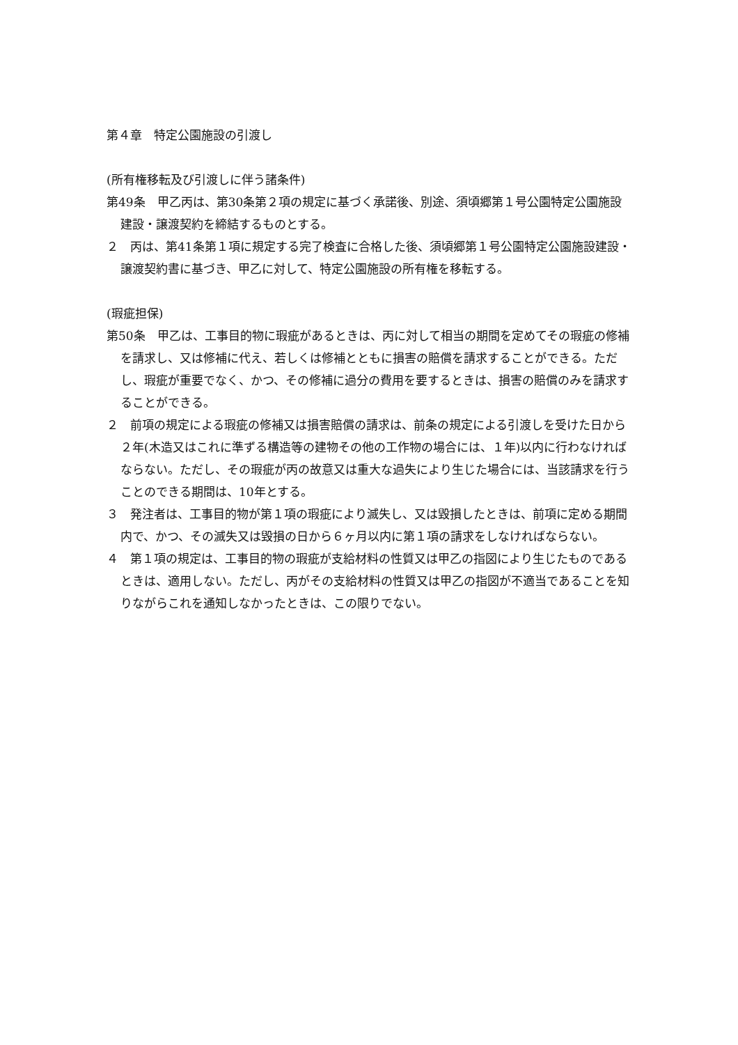第４章　特定公園施設の引渡し
(所有権移転及び引渡しに伴う諸条件)
第49条　甲乙丙は、第30条第２項の規定に基づく承諾後、別途、須頃郷第１号公園特定公園施設建設・譲渡契約を締結するものとする。
２　丙は、第41条第１項に規定する完了検査に合格した後、須頃郷第１号公園特定公園施設建設・譲渡契約書に基づき、甲乙に対して、特定公園施設の所有権を移転する。
(瑕疵担保)
第50条　甲乙は、工事目的物に瑕疵があるときは、丙に対して相当の期間を定めてその瑕疵の修補を請求し、又は修補に代え、若しくは修補とともに損害の賠償を請求することができる。ただし、瑕疵が重要でなく、かつ、その修補に過分の費用を要するときは、損害の賠償のみを請求することができる。
２　前項の規定による瑕疵の修補又は損害賠償の請求は、前条の規定による引渡しを受けた日から２年(木造又はこれに準ずる構造等の建物その他の工作物の場合には、１年)以内に行わなければならない。ただし、その瑕疵が丙の故意又は重大な過失により生じた場合には、当該請求を行うことのできる期間は、10年とする。
３　発注者は、工事目的物が第１項の瑕疵により滅失し、又は毀損したときは、前項に定める期間内で、かつ、その滅失又は毀損の日から６ヶ月以内に第１項の請求をしなければならない。
４　第１項の規定は、工事目的物の瑕疵が支給材料の性質又は甲乙の指図により生じたものであるときは、適用しない。ただし、丙がその支給材料の性質又は甲乙の指図が不適当であることを知りながらこれを通知しなかったときは、この限りでない。